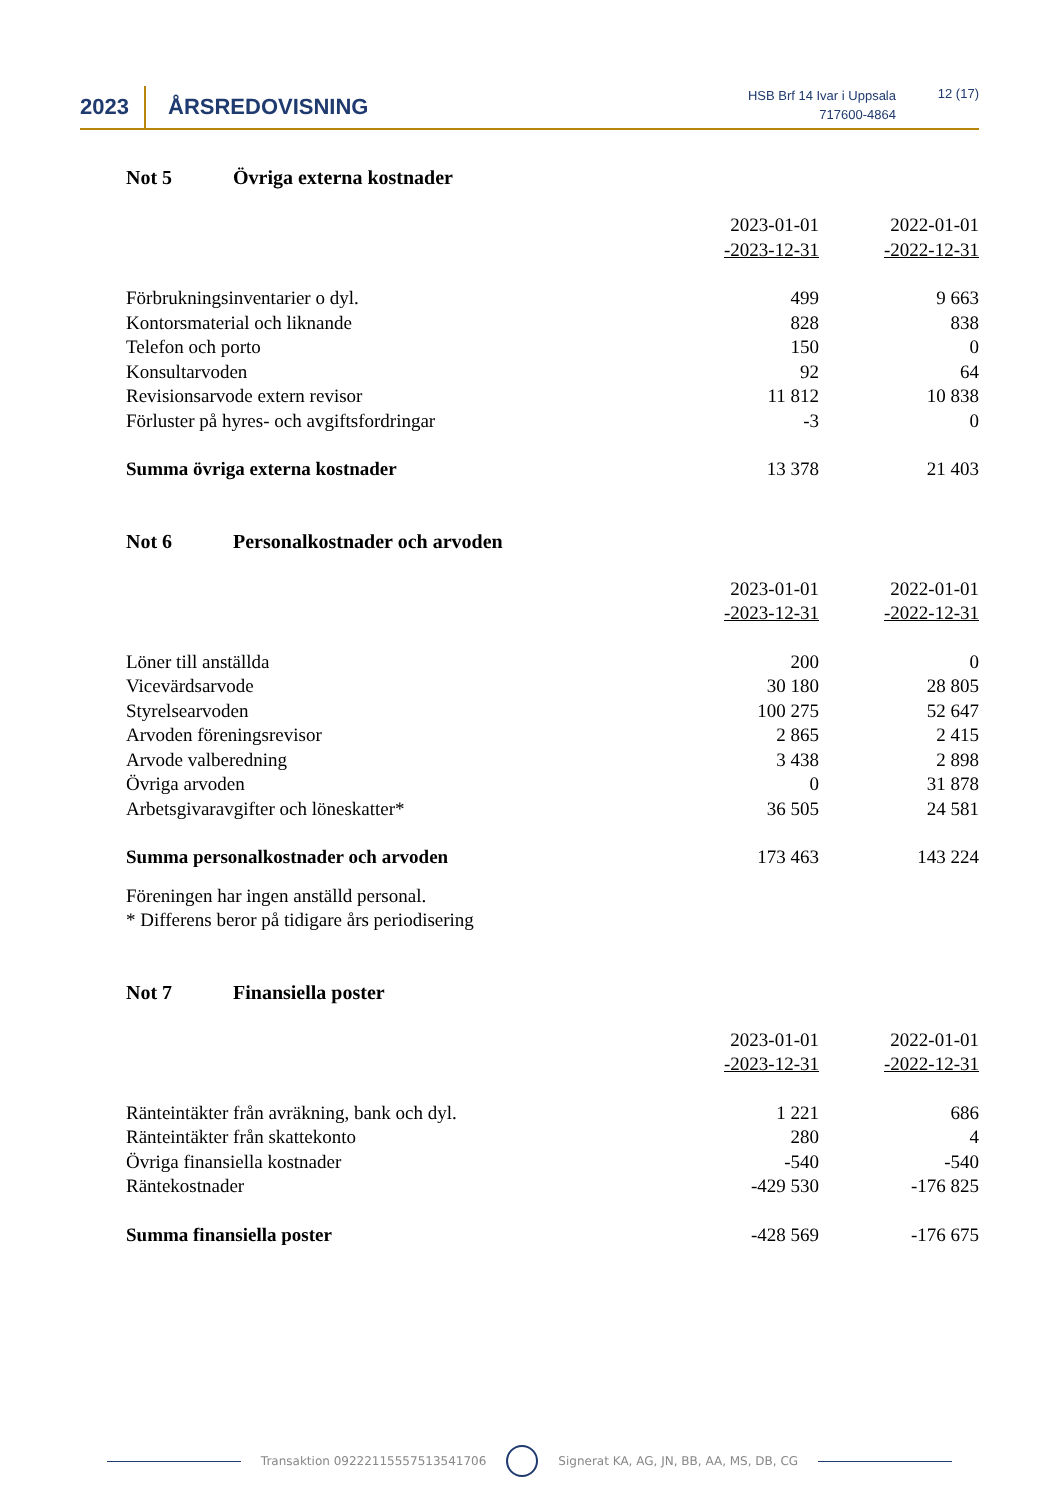2023 ÅRSREDOVISNING
HSB Brf 14 Ivar i Uppsala
717600-4864
12 (17)
Not 5 Övriga externa kostnader
| | 2023-01-01 -2023-12-31 | 2022-01-01 -2022-12-31 |
| --- | --- | --- |
| Förbrukningsinventarier o dyl. | 499 | 9 663 |
| Kontorsmaterial och liknande | 828 | 838 |
| Telefon och porto | 150 | 0 |
| Konsultarvoden | 92 | 64 |
| Revisionsarvode extern revisor | 11 812 | 10 838 |
| Förluster på hyres- och avgiftsfordringar | -3 | 0 |
| Summa övriga externa kostnader | 13 378 | 21 403 |
Not 6 Personalkostnader och arvoden
| | 2023-01-01 -2023-12-31 | 2022-01-01 -2022-12-31 |
| --- | --- | --- |
| Löner till anställda | 200 | 0 |
| Vicevärdsarvode | 30 180 | 28 805 |
| Styrelsearvoden | 100 275 | 52 647 |
| Arvoden föreningsrevisor | 2 865 | 2 415 |
| Arvode valberedning | 3 438 | 2 898 |
| Övriga arvoden | 0 | 31 878 |
| Arbetsgivaravgifter och löneskatter* | 36 505 | 24 581 |
| Summa personalkostnader och arvoden | 173 463 | 143 224 |
Föreningen har ingen anställd personal.
* Differens beror på tidigare års periodisering
Not 7 Finansiella poster
| | 2023-01-01 -2023-12-31 | 2022-01-01 -2022-12-31 |
| --- | --- | --- |
| Ränteintäkter från avräkning, bank och dyl. | 1 221 | 686 |
| Ränteintäkter från skattekonto | 280 | 4 |
| Övriga finansiella kostnader | -540 | -540 |
| Räntekostnader | -429 530 | -176 825 |
| Summa finansiella poster | -428 569 | -176 675 |
Transaktion 09222115557513541706 Signerat KA, AG, JN, BB, AA, MS, DB, CG